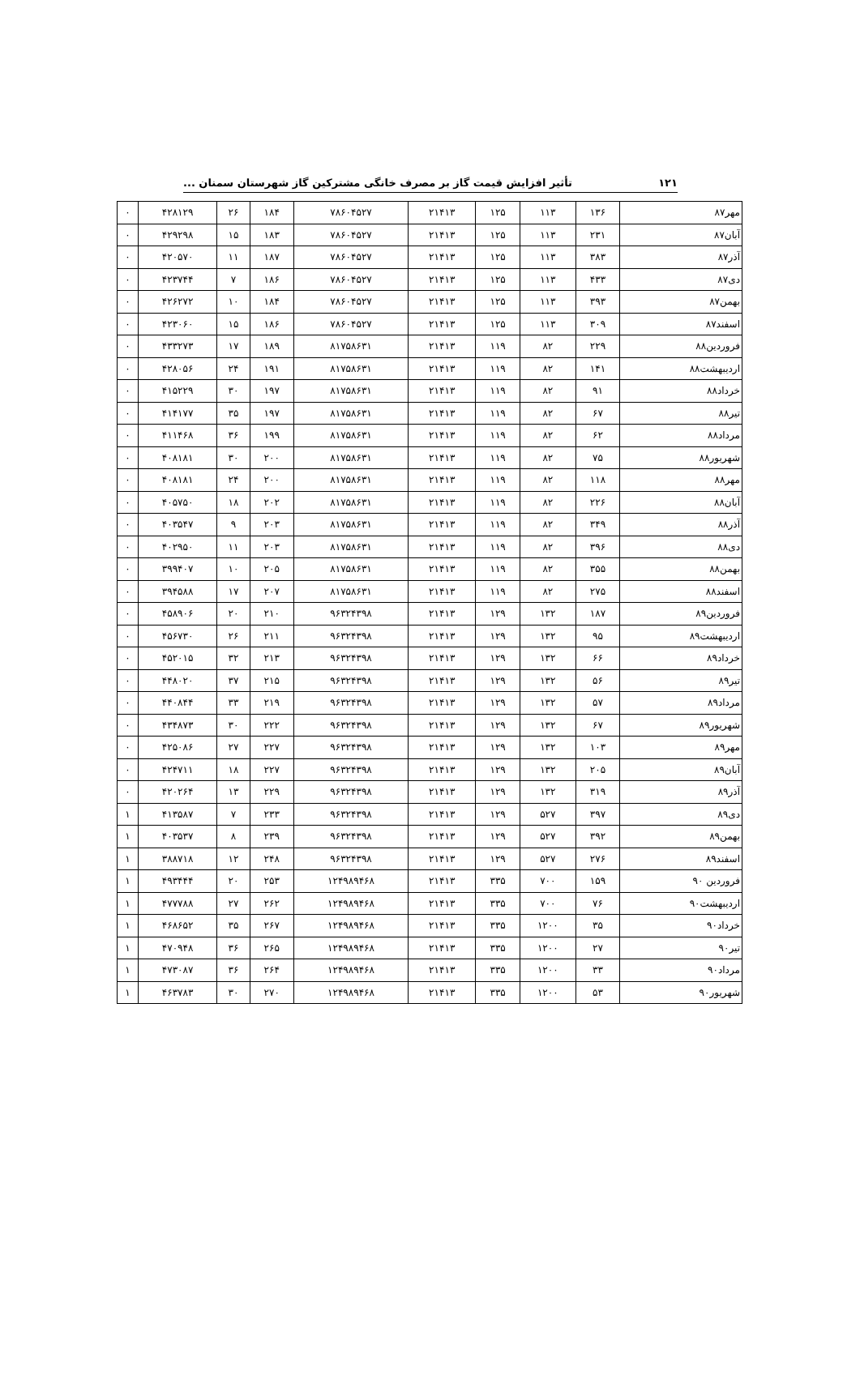۱۲۱ تأثیر افزایش قیمت گاز بر مصرف خانگی مشترکین گاز شهرستان سمنان ...
| مهر۸۷ | ۱۳۶ | ۱۱۳ | ۱۲۵ | ۲۱۴۱۳ | ۷۸۶۰۴۵۲۷ | ۱۸۴ | ۲۶ | ۴۲۸۱۲۹ | ۰ |
| آبان۸۷ | ۲۳۱ | ۱۱۳ | ۱۲۵ | ۲۱۴۱۳ | ۷۸۶۰۴۵۲۷ | ۱۸۳ | ۱۵ | ۴۲۹۲۹۸ | ۰ |
| آذر۸۷ | ۳۸۳ | ۱۱۳ | ۱۲۵ | ۲۱۴۱۳ | ۷۸۶۰۴۵۲۷ | ۱۸۷ | ۱۱ | ۴۲۰۵۷۰ | ۰ |
| دی۸۷ | ۴۳۳ | ۱۱۳ | ۱۲۵ | ۲۱۴۱۳ | ۷۸۶۰۴۵۲۷ | ۱۸۶ | ۷ | ۴۲۳۷۴۴ | ۰ |
| بهمن۸۷ | ۳۹۳ | ۱۱۳ | ۱۲۵ | ۲۱۴۱۳ | ۷۸۶۰۴۵۲۷ | ۱۸۴ | ۱۰ | ۴۲۶۲۷۲ | ۰ |
| اسفند۸۷ | ۳۰۹ | ۱۱۳ | ۱۲۵ | ۲۱۴۱۳ | ۷۸۶۰۴۵۲۷ | ۱۸۶ | ۱۵ | ۴۲۳۰۶۰ | ۰ |
| فروردین۸۸ | ۲۲۹ | ۸۲ | ۱۱۹ | ۲۱۴۱۳ | ۸۱۷۵۸۶۳۱ | ۱۸۹ | ۱۷ | ۴۳۳۲۷۳ | ۰ |
| اردیبهشت۸۸ | ۱۴۱ | ۸۲ | ۱۱۹ | ۲۱۴۱۳ | ۸۱۷۵۸۶۳۱ | ۱۹۱ | ۲۴ | ۴۲۸۰۵۶ | ۰ |
| خرداد۸۸ | ۹۱ | ۸۲ | ۱۱۹ | ۲۱۴۱۳ | ۸۱۷۵۸۶۳۱ | ۱۹۷ | ۳۰ | ۴۱۵۲۲۹ | ۰ |
| تیر۸۸ | ۶۷ | ۸۲ | ۱۱۹ | ۲۱۴۱۳ | ۸۱۷۵۸۶۳۱ | ۱۹۷ | ۳۵ | ۴۱۴۱۷۷ | ۰ |
| مرداد۸۸ | ۶۲ | ۸۲ | ۱۱۹ | ۲۱۴۱۳ | ۸۱۷۵۸۶۳۱ | ۱۹۹ | ۳۶ | ۴۱۱۴۶۸ | ۰ |
| شهریور۸۸ | ۷۵ | ۸۲ | ۱۱۹ | ۲۱۴۱۳ | ۸۱۷۵۸۶۳۱ | ۲۰۰ | ۳۰ | ۴۰۸۱۸۱ | ۰ |
| مهر۸۸ | ۱۱۸ | ۸۲ | ۱۱۹ | ۲۱۴۱۳ | ۸۱۷۵۸۶۳۱ | ۲۰۰ | ۲۴ | ۴۰۸۱۸۱ | ۰ |
| آبان۸۸ | ۲۲۶ | ۸۲ | ۱۱۹ | ۲۱۴۱۳ | ۸۱۷۵۸۶۳۱ | ۲۰۲ | ۱۸ | ۴۰۵۷۵۰ | ۰ |
| آذر۸۸ | ۳۴۹ | ۸۲ | ۱۱۹ | ۲۱۴۱۳ | ۸۱۷۵۸۶۳۱ | ۲۰۳ | ۹ | ۴۰۳۵۴۷ | ۰ |
| دی۸۸ | ۳۹۶ | ۸۲ | ۱۱۹ | ۲۱۴۱۳ | ۸۱۷۵۸۶۳۱ | ۲۰۳ | ۱۱ | ۴۰۲۹۵۰ | ۰ |
| بهمن۸۸ | ۳۵۵ | ۸۲ | ۱۱۹ | ۲۱۴۱۳ | ۸۱۷۵۸۶۳۱ | ۲۰۵ | ۱۰ | ۳۹۹۴۰۷ | ۰ |
| اسفند۸۸ | ۲۷۵ | ۸۲ | ۱۱۹ | ۲۱۴۱۳ | ۸۱۷۵۸۶۳۱ | ۲۰۷ | ۱۷ | ۳۹۴۵۸۸ | ۰ |
| فروردین۸۹ | ۱۸۷ | ۱۳۲ | ۱۲۹ | ۲۱۴۱۳ | ۹۶۳۲۴۳۹۸ | ۲۱۰ | ۲۰ | ۴۵۸۹۰۶ | ۰ |
| اردیبهشت۸۹ | ۹۵ | ۱۳۲ | ۱۲۹ | ۲۱۴۱۳ | ۹۶۳۲۴۳۹۸ | ۲۱۱ | ۲۶ | ۴۵۶۷۳۰ | ۰ |
| خرداد۸۹ | ۶۶ | ۱۳۲ | ۱۲۹ | ۲۱۴۱۳ | ۹۶۳۲۴۳۹۸ | ۲۱۳ | ۳۲ | ۴۵۲۰۱۵ | ۰ |
| تیر۸۹ | ۵۶ | ۱۳۲ | ۱۲۹ | ۲۱۴۱۳ | ۹۶۳۲۴۳۹۸ | ۲۱۵ | ۳۷ | ۴۴۸۰۲۰ | ۰ |
| مرداد۸۹ | ۵۷ | ۱۳۲ | ۱۲۹ | ۲۱۴۱۳ | ۹۶۳۲۴۳۹۸ | ۲۱۹ | ۳۳ | ۴۴۰۸۴۴ | ۰ |
| شهریور۸۹ | ۶۷ | ۱۳۲ | ۱۲۹ | ۲۱۴۱۳ | ۹۶۳۲۴۳۹۸ | ۲۲۲ | ۳۰ | ۴۳۴۸۷۳ | ۰ |
| مهر۸۹ | ۱۰۳ | ۱۳۲ | ۱۲۹ | ۲۱۴۱۳ | ۹۶۳۲۴۳۹۸ | ۲۲۷ | ۲۷ | ۴۲۵۰۸۶ | ۰ |
| آبان۸۹ | ۲۰۵ | ۱۳۲ | ۱۲۹ | ۲۱۴۱۳ | ۹۶۳۲۴۳۹۸ | ۲۲۷ | ۱۸ | ۴۲۴۷۱۱ | ۰ |
| آذر۸۹ | ۳۱۹ | ۱۳۲ | ۱۲۹ | ۲۱۴۱۳ | ۹۶۳۲۴۳۹۸ | ۲۲۹ | ۱۳ | ۴۲۰۲۶۴ | ۰ |
| دی۸۹ | ۳۹۷ | ۵۲۷ | ۱۲۹ | ۲۱۴۱۳ | ۹۶۳۲۴۳۹۸ | ۲۳۳ | ۷ | ۴۱۳۵۸۷ | ۱ |
| بهمن۸۹ | ۳۹۲ | ۵۲۷ | ۱۲۹ | ۲۱۴۱۳ | ۹۶۳۲۴۳۹۸ | ۲۳۹ | ۸ | ۴۰۳۵۳۷ | ۱ |
| اسفند۸۹ | ۲۷۶ | ۵۲۷ | ۱۲۹ | ۲۱۴۱۳ | ۹۶۳۲۴۳۹۸ | ۲۴۸ | ۱۲ | ۳۸۸۷۱۸ | ۱ |
| فروردین ۹۰ | ۱۵۹ | ۷۰۰ | ۳۳۵ | ۲۱۴۱۳ | ۱۲۴۹۸۹۴۶۸ | ۲۵۳ | ۲۰ | ۴۹۳۴۴۴ | ۱ |
| اردیبهشت۹۰ | ۷۶ | ۷۰۰ | ۳۳۵ | ۲۱۴۱۳ | ۱۲۴۹۸۹۴۶۸ | ۲۶۲ | ۲۷ | ۴۷۷۷۸۸ | ۱ |
| خرداد۹۰ | ۳۵ | ۱۲۰۰ | ۳۳۵ | ۲۱۴۱۳ | ۱۲۴۹۸۹۴۶۸ | ۲۶۷ | ۳۵ | ۴۶۸۶۵۲ | ۱ |
| تیر۹۰ | ۲۷ | ۱۲۰۰ | ۳۳۵ | ۲۱۴۱۳ | ۱۲۴۹۸۹۴۶۸ | ۲۶۵ | ۳۶ | ۴۷۰۹۴۸ | ۱ |
| مرداد۹۰ | ۳۳ | ۱۲۰۰ | ۳۳۵ | ۲۱۴۱۳ | ۱۲۴۹۸۹۴۶۸ | ۲۶۴ | ۳۶ | ۴۷۳۰۸۷ | ۱ |
| شهریور۹۰ | ۵۳ | ۱۲۰۰ | ۳۳۵ | ۲۱۴۱۳ | ۱۲۴۹۸۹۴۶۸ | ۲۷۰ | ۳۰ | ۴۶۳۷۸۳ | ۱ |